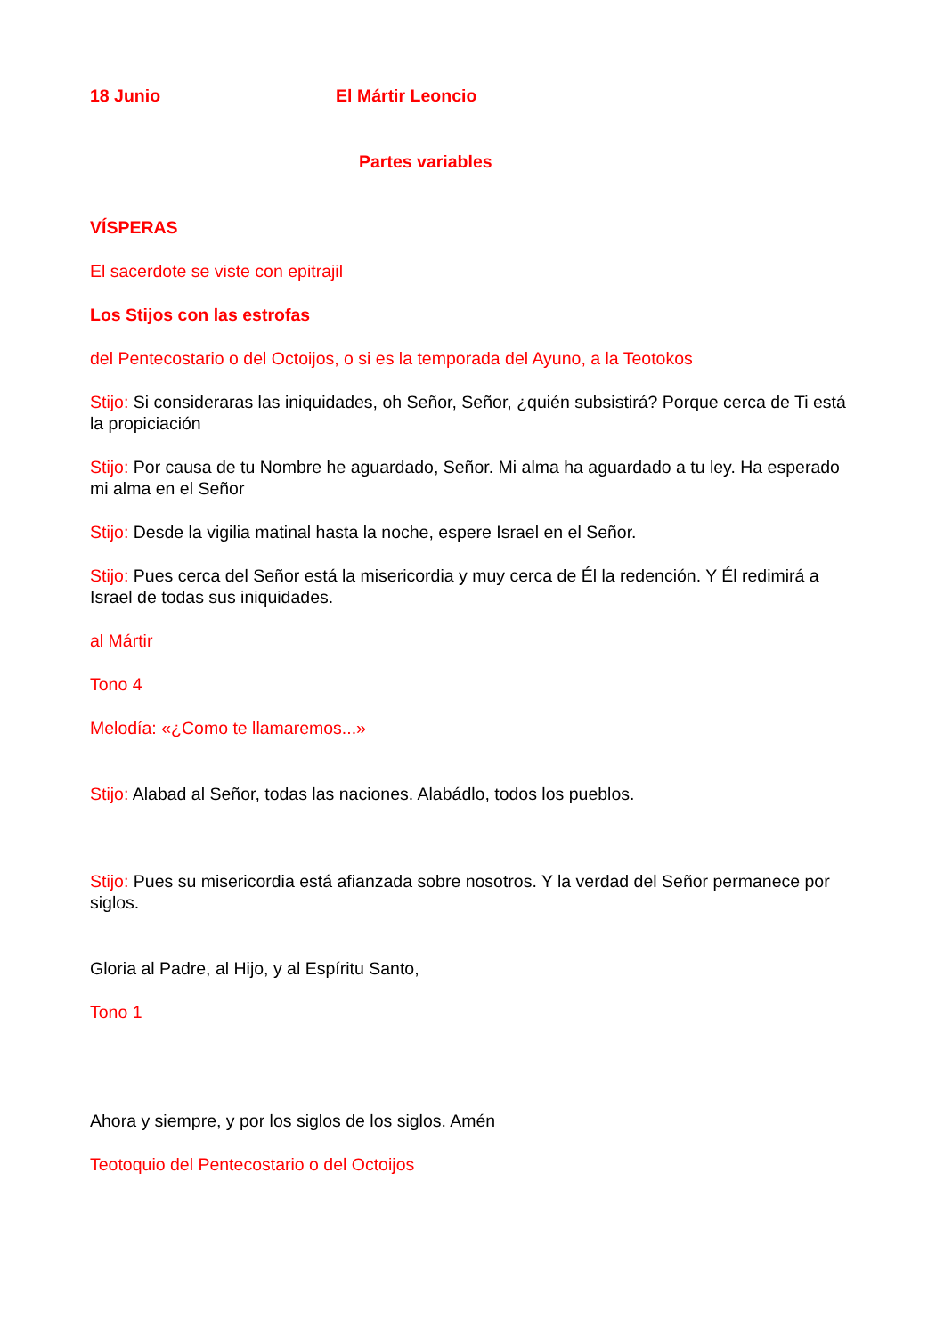18 Junio El Mártir Leoncio
Partes variables
VÍSPERAS
El sacerdote se viste con epitrajil
Los Stijos con las estrofas
del Pentecostario o del Octoijos, o si es la temporada del Ayuno, a la Teotokos
Stijo: Si consideraras las iniquidades, oh Señor, Señor, ¿quién subsistirá? Porque cerca de Ti está la propiciación
Stijo: Por causa de tu Nombre he aguardado, Señor. Mi alma ha aguardado a tu ley. Ha esperado mi alma en el Señor
Stijo: Desde la vigilia matinal hasta la noche, espere Israel en el Señor.
Stijo: Pues cerca del Señor está la misericordia y muy cerca de Él la redención. Y Él redimirá a Israel de todas sus iniquidades.
al Mártir
Tono 4
Melodía: «¿Como te llamaremos...»
Stijo: Alabad al Señor, todas las naciones. Alabádlo, todos los pueblos.
Stijo: Pues su misericordia está afianzada sobre nosotros. Y la verdad del Señor permanece por siglos.
Gloria al Padre, al Hijo, y al Espíritu Santo,
Tono 1
Ahora y siempre, y por los siglos de los siglos. Amén
Teotoquio del Pentecostario o del Octoijos